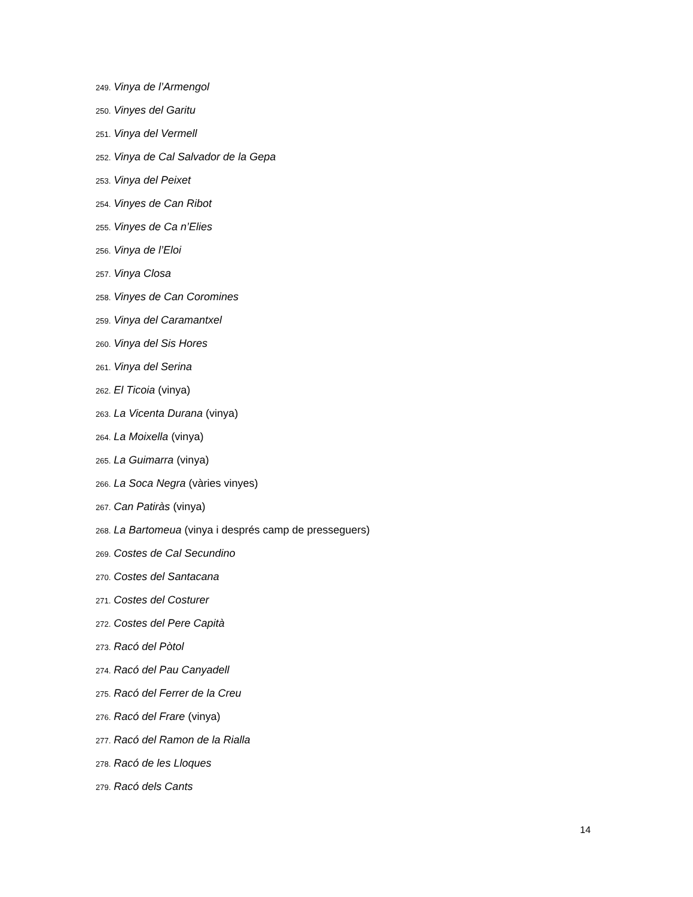249. Vinya de l’Armengol
250. Vinyes del Garitu
251. Vinya del Vermell
252. Vinya de Cal Salvador de la Gepa
253. Vinya del Peixet
254. Vinyes de Can Ribot
255. Vinyes de Ca n’Elies
256. Vinya de l’Eloi
257. Vinya Closa
258. Vinyes de Can Coromines
259. Vinya del Caramantxel
260. Vinya del Sis Hores
261. Vinya del Serina
262. El Ticoia (vinya)
263. La Vicenta Durana (vinya)
264. La Moixella (vinya)
265. La Guimarra (vinya)
266. La Soca Negra (vàries vinyes)
267. Can Patiràs (vinya)
268. La Bartomeua (vinya i després camp de presseguers)
269. Costes de Cal Secundino
270. Costes del Santacana
271. Costes del Costurer
272. Costes del Pere Capità
273. Racó del Pòtol
274. Racó del Pau Canyadell
275. Racó del Ferrer de la Creu
276. Racó del Frare (vinya)
277. Racó del Ramon de la Rialla
278. Racó de les Lloques
279. Racó dels Cants
14